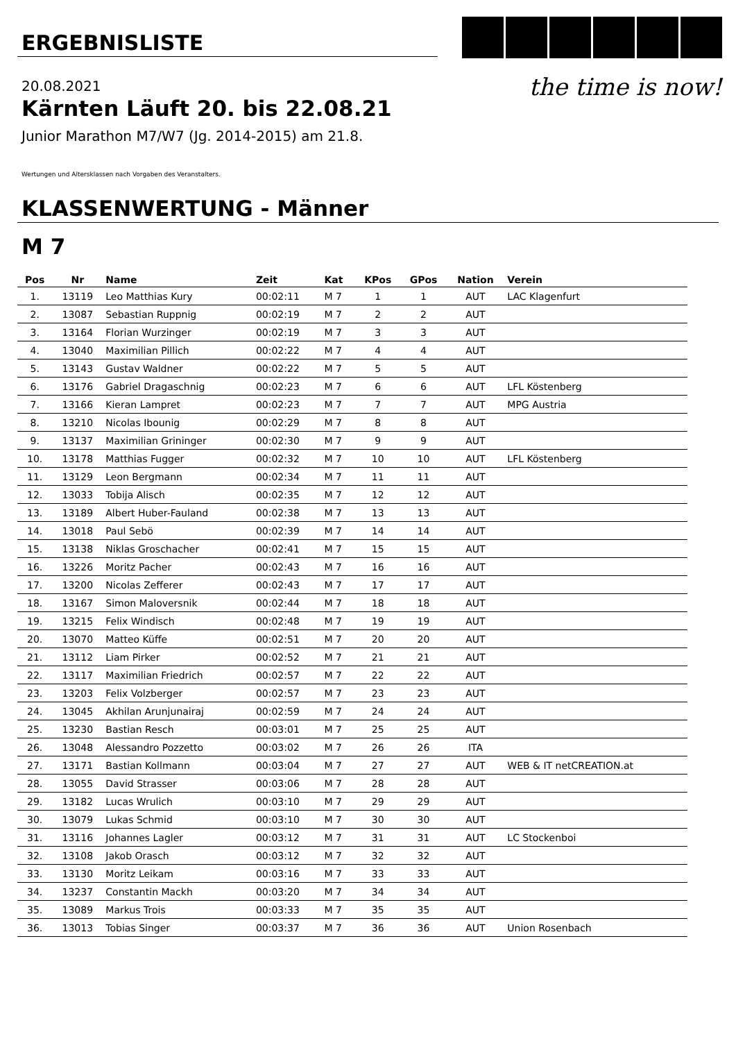the time is now!
ERGEBNISLISTE
20.08.2021
Kärnten Läuft 20. bis 22.08.21
Junior Marathon M7/W7 (Jg. 2014-2015) am 21.8.
Wertungen und Altersklassen nach Vorgaben des Veranstalters.
KLASSENWERTUNG - Männer
M 7
| Pos | Nr | Name | Zeit | Kat | KPos | GPos | Nation | Verein |
| --- | --- | --- | --- | --- | --- | --- | --- | --- |
| 1. | 13119 | Leo Matthias Kury | 00:02:11 | M 7 | 1 | 1 | AUT | LAC Klagenfurt |
| 2. | 13087 | Sebastian Ruppnig | 00:02:19 | M 7 | 2 | 2 | AUT | |
| 3. | 13164 | Florian Wurzinger | 00:02:19 | M 7 | 3 | 3 | AUT | |
| 4. | 13040 | Maximilian Pillich | 00:02:22 | M 7 | 4 | 4 | AUT | |
| 5. | 13143 | Gustav Waldner | 00:02:22 | M 7 | 5 | 5 | AUT | |
| 6. | 13176 | Gabriel Dragaschnig | 00:02:23 | M 7 | 6 | 6 | AUT | LFL Köstenberg |
| 7. | 13166 | Kieran Lampret | 00:02:23 | M 7 | 7 | 7 | AUT | MPG Austria |
| 8. | 13210 | Nicolas Ibounig | 00:02:29 | M 7 | 8 | 8 | AUT | |
| 9. | 13137 | Maximilian Grininger | 00:02:30 | M 7 | 9 | 9 | AUT | |
| 10. | 13178 | Matthias Fugger | 00:02:32 | M 7 | 10 | 10 | AUT | LFL Köstenberg |
| 11. | 13129 | Leon Bergmann | 00:02:34 | M 7 | 11 | 11 | AUT | |
| 12. | 13033 | Tobija Alisch | 00:02:35 | M 7 | 12 | 12 | AUT | |
| 13. | 13189 | Albert Huber-Fauland | 00:02:38 | M 7 | 13 | 13 | AUT | |
| 14. | 13018 | Paul Sebö | 00:02:39 | M 7 | 14 | 14 | AUT | |
| 15. | 13138 | Niklas Groschacher | 00:02:41 | M 7 | 15 | 15 | AUT | |
| 16. | 13226 | Moritz Pacher | 00:02:43 | M 7 | 16 | 16 | AUT | |
| 17. | 13200 | Nicolas Zefferer | 00:02:43 | M 7 | 17 | 17 | AUT | |
| 18. | 13167 | Simon Maloversnik | 00:02:44 | M 7 | 18 | 18 | AUT | |
| 19. | 13215 | Felix Windisch | 00:02:48 | M 7 | 19 | 19 | AUT | |
| 20. | 13070 | Matteo Küffe | 00:02:51 | M 7 | 20 | 20 | AUT | |
| 21. | 13112 | Liam Pirker | 00:02:52 | M 7 | 21 | 21 | AUT | |
| 22. | 13117 | Maximilian Friedrich | 00:02:57 | M 7 | 22 | 22 | AUT | |
| 23. | 13203 | Felix Volzberger | 00:02:57 | M 7 | 23 | 23 | AUT | |
| 24. | 13045 | Akhilan Arunjunairaj | 00:02:59 | M 7 | 24 | 24 | AUT | |
| 25. | 13230 | Bastian Resch | 00:03:01 | M 7 | 25 | 25 | AUT | |
| 26. | 13048 | Alessandro Pozzetto | 00:03:02 | M 7 | 26 | 26 | ITA | |
| 27. | 13171 | Bastian Kollmann | 00:03:04 | M 7 | 27 | 27 | AUT | WEB & IT netCREATION.at |
| 28. | 13055 | David Strasser | 00:03:06 | M 7 | 28 | 28 | AUT | |
| 29. | 13182 | Lucas Wrulich | 00:03:10 | M 7 | 29 | 29 | AUT | |
| 30. | 13079 | Lukas Schmid | 00:03:10 | M 7 | 30 | 30 | AUT | |
| 31. | 13116 | Johannes Lagler | 00:03:12 | M 7 | 31 | 31 | AUT | LC Stockenboi |
| 32. | 13108 | Jakob Orasch | 00:03:12 | M 7 | 32 | 32 | AUT | |
| 33. | 13130 | Moritz Leikam | 00:03:16 | M 7 | 33 | 33 | AUT | |
| 34. | 13237 | Constantin Mackh | 00:03:20 | M 7 | 34 | 34 | AUT | |
| 35. | 13089 | Markus Trois | 00:03:33 | M 7 | 35 | 35 | AUT | |
| 36. | 13013 | Tobias Singer | 00:03:37 | M 7 | 36 | 36 | AUT | Union Rosenbach |